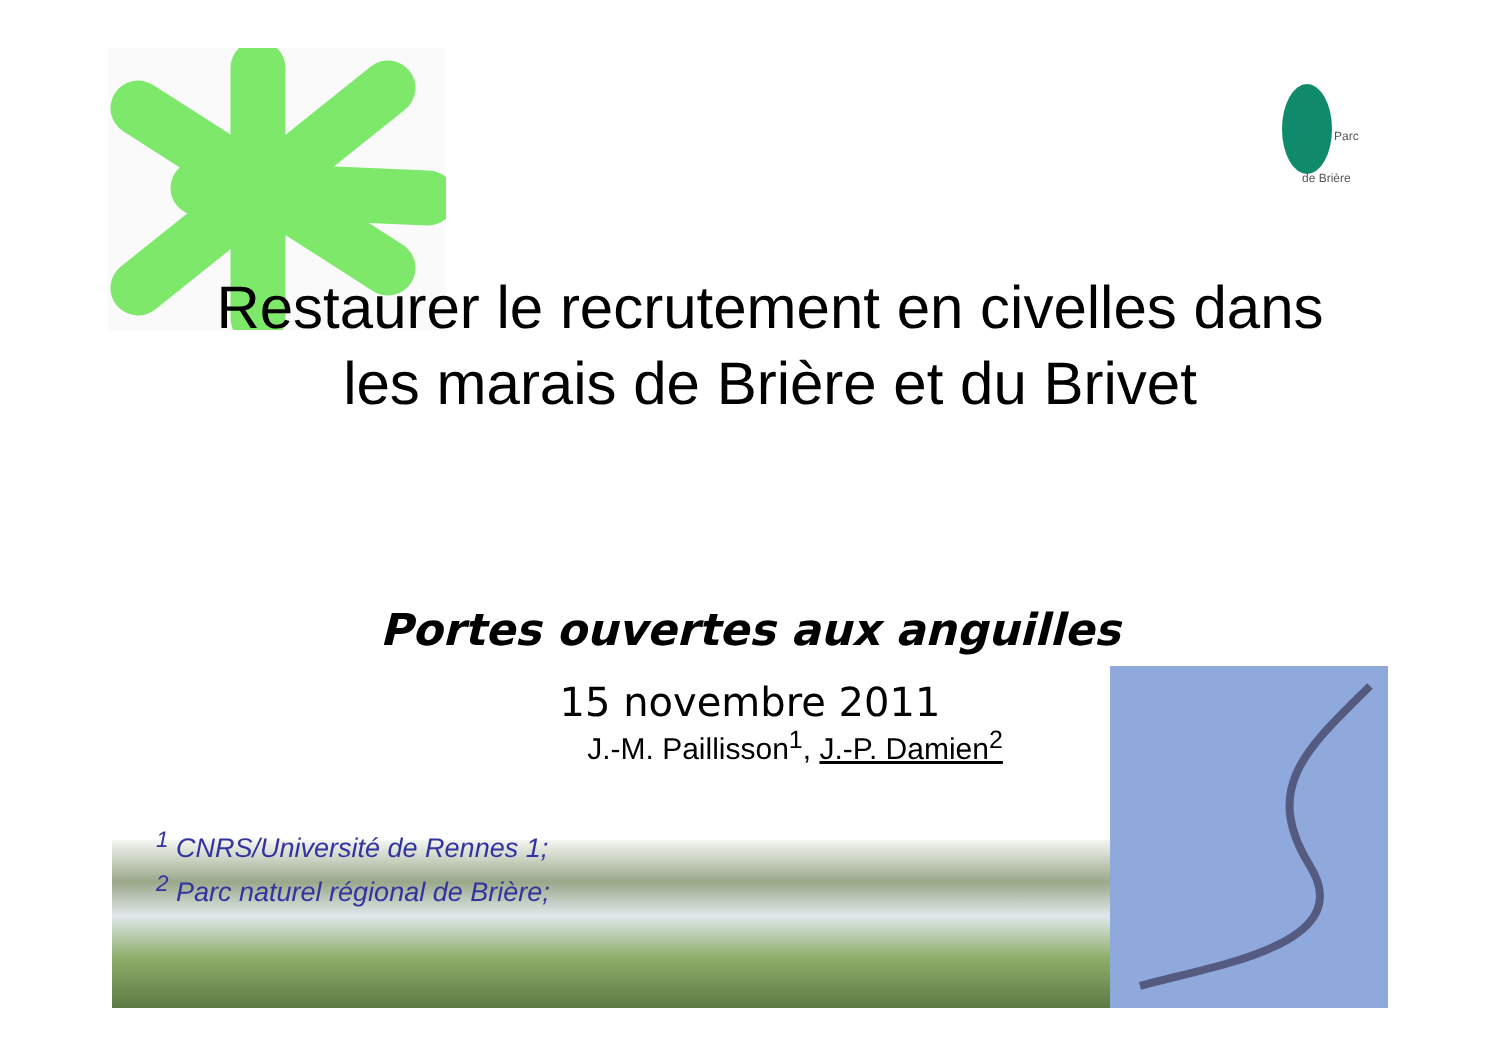Parc
de Brière
Restaurer le recrutement en civelles dans
les marais de Brière et du Brivet
Portes ouvertes aux anguilles
15 novembre 2011
J.-M. Paillisson<sup>1</sup>, J.-P. Damien<sup>2</sup>
<sup>1</sup> CNRS/Université de Rennes 1;
<sup>2</sup> Parc naturel régional de Brière;